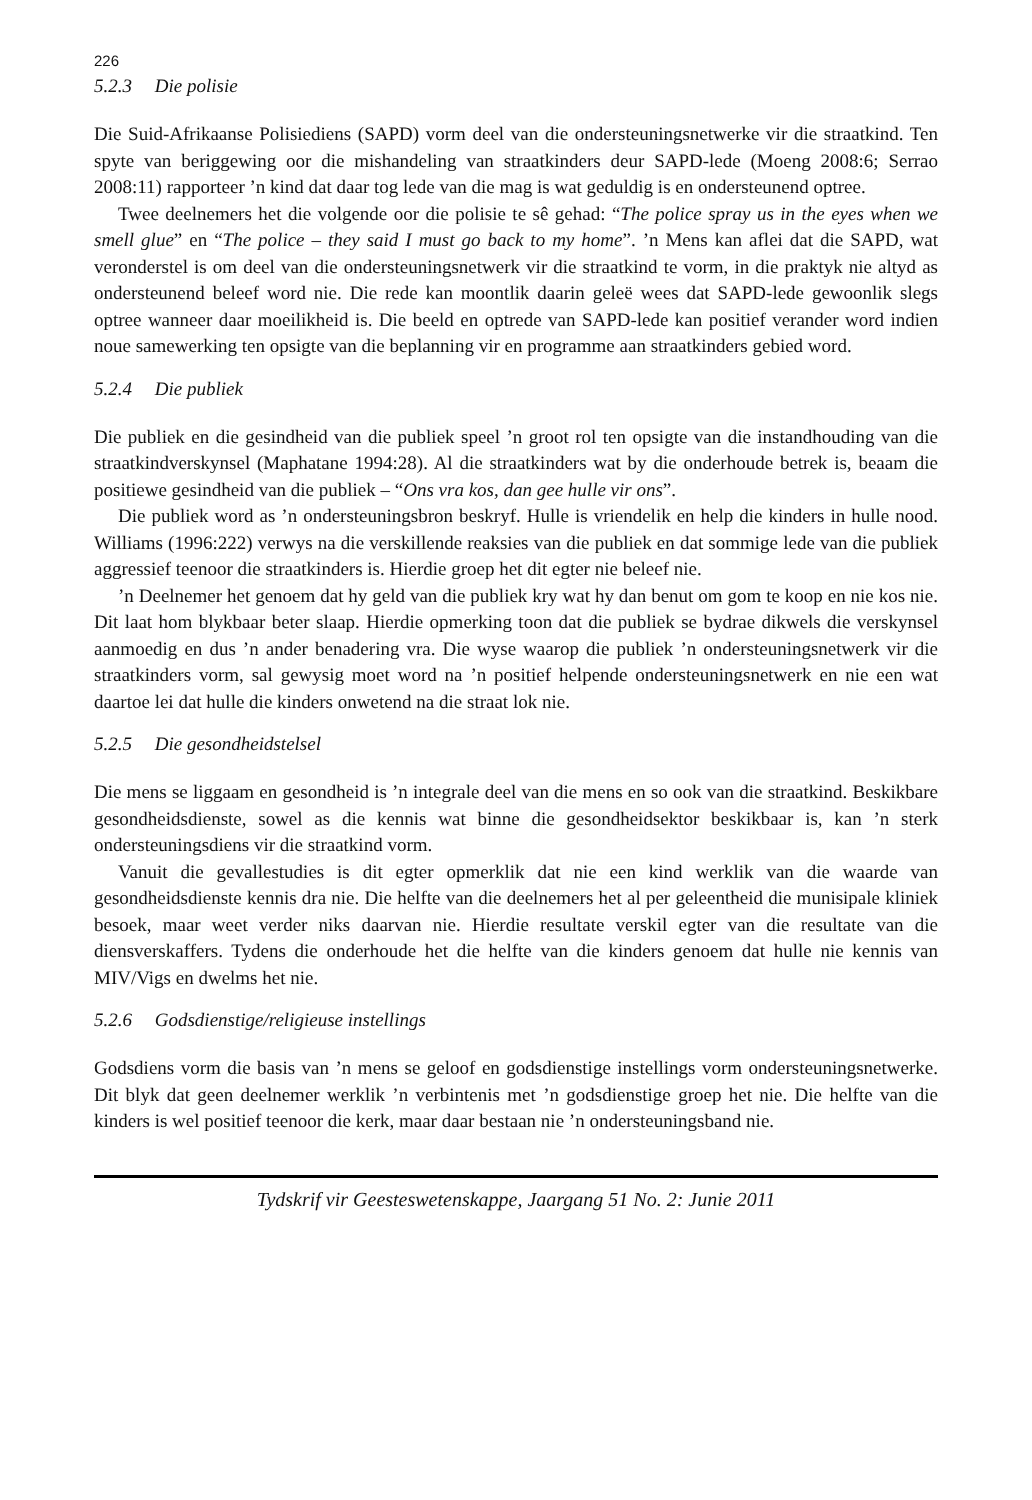226
5.2.3 Die polisie
Die Suid-Afrikaanse Polisiediens (SAPD) vorm deel van die ondersteuningsnetwerke vir die straatkind. Ten spyte van beriggewing oor die mishandeling van straatkinders deur SAPD-lede (Moeng 2008:6; Serrao 2008:11) rapporteer ’n kind dat daar tog lede van die mag is wat geduldig is en ondersteunend optree.
Twee deelnemers het die volgende oor die polisie te sê gehad: “The police spray us in the eyes when we smell glue” en “The police – they said I must go back to my home”. ’n Mens kan aflei dat die SAPD, wat veronderstel is om deel van die ondersteuningsnetwerk vir die straatkind te vorm, in die praktyk nie altyd as ondersteunend beleef word nie. Die rede kan moontlik daarin geleë wees dat SAPD-lede gewoonlik slegs optree wanneer daar moeilikheid is. Die beeld en optrede van SAPD-lede kan positief verander word indien noue samewerking ten opsigte van die beplanning vir en programme aan straatkinders gebied word.
5.2.4 Die publiek
Die publiek en die gesindheid van die publiek speel ’n groot rol ten opsigte van die instandhouding van die straatkindverskynsel (Maphatane 1994:28). Al die straatkinders wat by die onderhoude betrek is, beaam die positiewe gesindheid van die publiek – “Ons vra kos, dan gee hulle vir ons”.
Die publiek word as ’n ondersteuningsbron beskryf. Hulle is vriendelik en help die kinders in hulle nood. Williams (1996:222) verwys na die verskillende reaksies van die publiek en dat sommige lede van die publiek aggressief teenoor die straatkinders is. Hierdie groep het dit egter nie beleef nie.
’n Deelnemer het genoem dat hy geld van die publiek kry wat hy dan benut om gom te koop en nie kos nie. Dit laat hom blykbaar beter slaap. Hierdie opmerking toon dat die publiek se bydrae dikwels die verskynsel aanmoedig en dus ’n ander benadering vra. Die wyse waarop die publiek ’n ondersteuningsnetwerk vir die straatkinders vorm, sal gewysig moet word na ’n positief helpende ondersteuningsnetwerk en nie een wat daartoe lei dat hulle die kinders onwetend na die straat lok nie.
5.2.5 Die gesondheidstelsel
Die mens se liggaam en gesondheid is ’n integrale deel van die mens en so ook van die straatkind. Beskikbare gesondheidsdienste, sowel as die kennis wat binne die gesondheidsektor beskikbaar is, kan ’n sterk ondersteuningsdiens vir die straatkind vorm.
Vanuit die gevallestudies is dit egter opmerklik dat nie een kind werklik van die waarde van gesondheidsdienste kennis dra nie. Die helfte van die deelnemers het al per geleentheid die munisipale kliniek besoek, maar weet verder niks daarvan nie. Hierdie resultate verskil egter van die resultate van die diensverskaffers. Tydens die onderhoude het die helfte van die kinders genoem dat hulle nie kennis van MIV/Vigs en dwelms het nie.
5.2.6 Godsdienstige/religieuse instellings
Godsdiens vorm die basis van ’n mens se geloof en godsdienstige instellings vorm ondersteuningsnetwerke. Dit blyk dat geen deelnemer werklik ’n verbintenis met ’n godsdienstige groep het nie. Die helfte van die kinders is wel positief teenoor die kerk, maar daar bestaan nie ’n ondersteuningsband nie.
Tydskrif vir Geesteswetenskappe, Jaargang 51 No. 2: Junie 2011